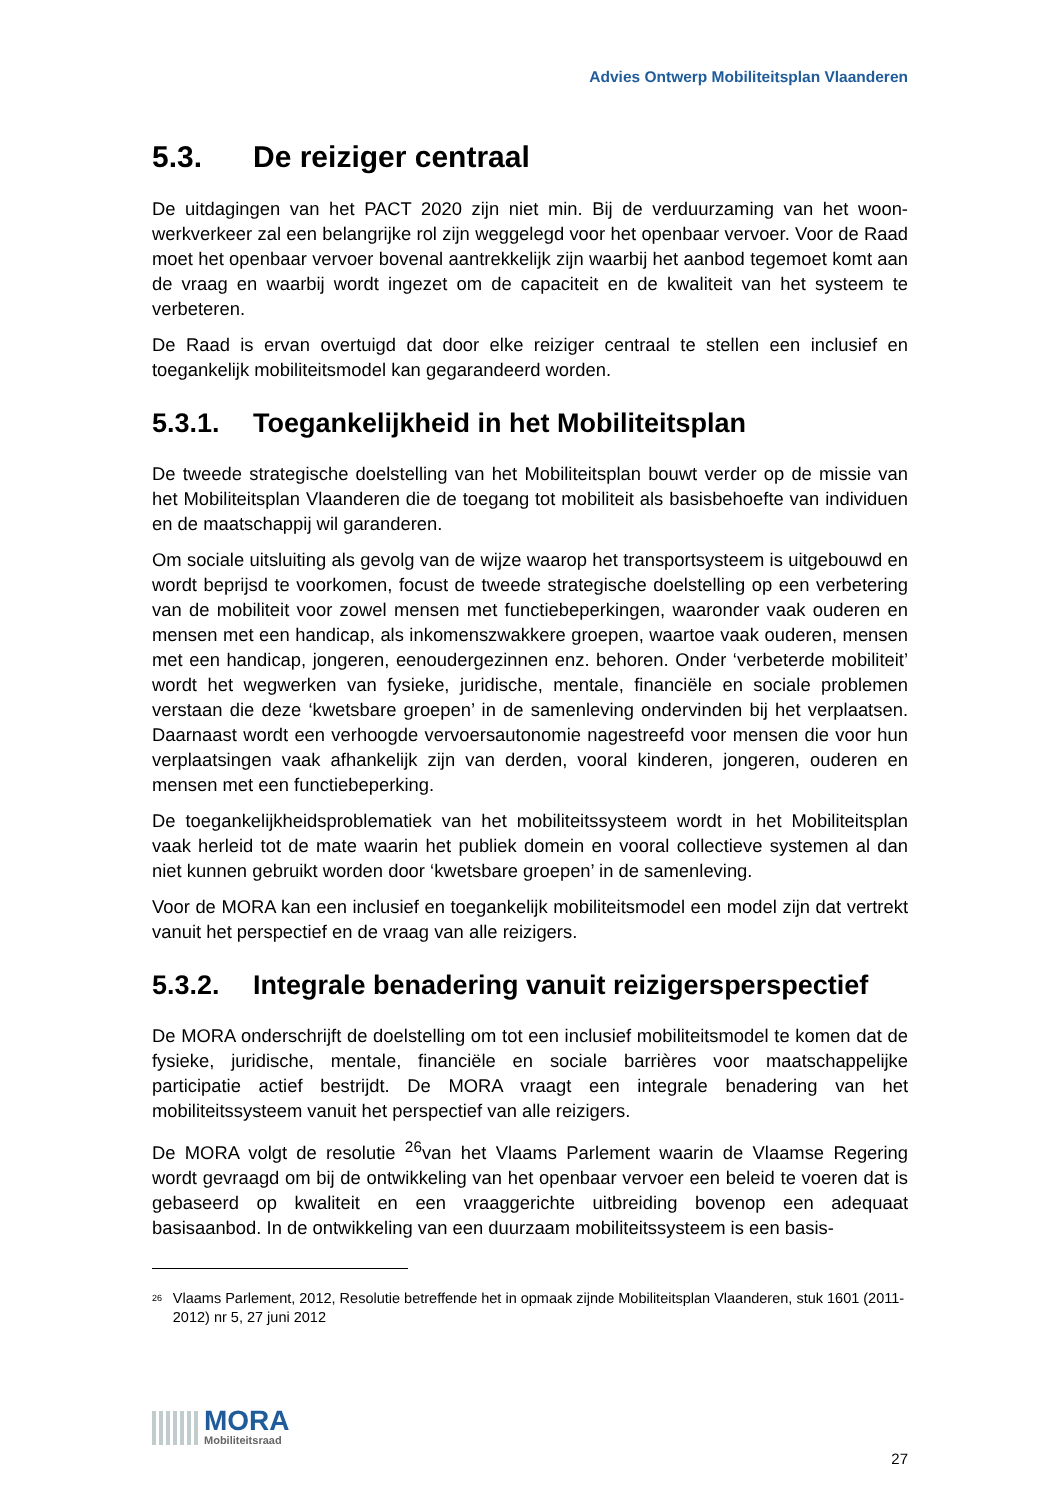Advies Ontwerp Mobiliteitsplan Vlaanderen
5.3. De reiziger centraal
De uitdagingen van het PACT 2020 zijn niet min. Bij de verduurzaming van het woon-werkverkeer zal een belangrijke rol zijn weggelegd voor het openbaar vervoer. Voor de Raad moet het openbaar vervoer bovenal aantrekkelijk zijn waarbij het aanbod tegemoet komt aan de vraag en waarbij wordt ingezet om de capaciteit en de kwaliteit van het systeem te verbeteren.
De Raad is ervan overtuigd dat door elke reiziger centraal te stellen een inclusief en toegankelijk mobiliteitsmodel kan gegarandeerd worden.
5.3.1. Toegankelijkheid in het Mobiliteitsplan
De tweede strategische doelstelling van het Mobiliteitsplan bouwt verder op de missie van het Mobiliteitsplan Vlaanderen die de toegang tot mobiliteit als basisbehoefte van individuen en de maatschappij wil garanderen.
Om sociale uitsluiting als gevolg van de wijze waarop het transportsysteem is uitgebouwd en wordt beprijsd te voorkomen, focust de tweede strategische doelstelling op een verbetering van de mobiliteit voor zowel mensen met functiebeperkingen, waaronder vaak ouderen en mensen met een handicap, als inkomenszwakkere groepen, waartoe vaak ouderen, mensen met een handicap, jongeren, eenoudergezinnen enz. behoren. Onder ‘verbeterde mobiliteit’ wordt het wegwerken van fysieke, juridische, mentale, financiële en sociale problemen verstaan die deze ‘kwetsbare groepen’ in de samenleving ondervinden bij het verplaatsen. Daarnaast wordt een verhoogde vervoersautonomie nagestreefd voor mensen die voor hun verplaatsingen vaak afhankelijk zijn van derden, vooral kinderen, jongeren, ouderen en mensen met een functiebeperking.
De toegankelijkheidsproblematiek van het mobiliteitssysteem wordt in het Mobiliteitsplan vaak herleid tot de mate waarin het publiek domein en vooral collectieve systemen al dan niet kunnen gebruikt worden door ‘kwetsbare groepen’ in de samenleving.
Voor de MORA kan een inclusief en toegankelijk mobiliteitsmodel een model zijn dat vertrekt vanuit het perspectief en de vraag van alle reizigers.
5.3.2. Integrale benadering vanuit reizigersperspectief
De MORA onderschrijft de doelstelling om tot een inclusief mobiliteitsmodel te komen dat de fysieke, juridische, mentale, financiële en sociale barrières voor maatschappelijke participatie actief bestrijdt. De MORA vraagt een integrale benadering van het mobiliteitssysteem vanuit het perspectief van alle reizigers.
De MORA volgt de resolutie <sup>26</sup>van het Vlaams Parlement waarin de Vlaamse Regering wordt gevraagd om bij de ontwikkeling van het openbaar vervoer een beleid te voeren dat is gebaseerd op kwaliteit en een vraaggerichte uitbreiding bovenop een adequaat basisaanbod. In de ontwikkeling van een duurzaam mobiliteitssysteem is een basis-
<sup>26</sup> Vlaams Parlement, 2012, Resolutie betreffende het in opmaak zijnde Mobiliteitsplan Vlaanderen, stuk 1601 (2011-2012) nr 5, 27 juni 2012
MORA
Mobiliteitsraad
27